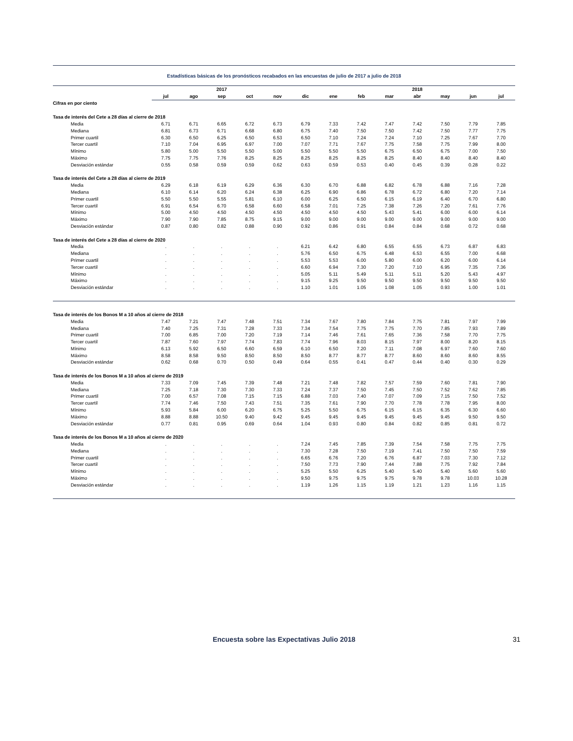Estadísticas básicas de los pronósticos recabados en las encuestas de julio de 2017 a julio de 2018
| | | | 2017 | | | | | | | 2018 | | | |
| --- | --- | --- | --- | --- | --- | --- | --- | --- | --- | --- | --- | --- | --- |
| | jul | ago | sep | oct | nov | dic | ene | feb | mar | abr | may | jun | jul |
| Cifras en por ciento | | | | | | | | | | | | | |
| Tasa de interés del Cete a 28 días al cierre de 2018 | | | | | | | | | | | | | |
| Media | 6.71 | 6.71 | 6.65 | 6.72 | 6.73 | 6.79 | 7.33 | 7.42 | 7.47 | 7.42 | 7.50 | 7.79 | 7.85 |
| Mediana | 6.81 | 6.73 | 6.71 | 6.68 | 6.80 | 6.75 | 7.40 | 7.50 | 7.50 | 7.42 | 7.50 | 7.77 | 7.75 |
| Primer cuartil | 6.30 | 6.50 | 6.25 | 6.50 | 6.53 | 6.50 | 7.10 | 7.24 | 7.24 | 7.10 | 7.25 | 7.67 | 7.70 |
| Tercer cuartil | 7.10 | 7.04 | 6.95 | 6.97 | 7.00 | 7.07 | 7.71 | 7.67 | 7.75 | 7.58 | 7.75 | 7.99 | 8.00 |
| Mínimo | 5.80 | 5.00 | 5.50 | 5.50 | 5.00 | 5.50 | 5.50 | 5.50 | 6.75 | 6.50 | 6.75 | 7.00 | 7.50 |
| Máximo | 7.75 | 7.75 | 7.76 | 8.25 | 8.25 | 8.25 | 8.25 | 8.25 | 8.25 | 8.40 | 8.40 | 8.40 | 8.40 |
| Desviación estándar | 0.55 | 0.58 | 0.59 | 0.59 | 0.62 | 0.63 | 0.59 | 0.53 | 0.40 | 0.45 | 0.39 | 0.28 | 0.22 |
| Tasa de interés del Cete a 28 días al cierre de 2019 | | | | | | | | | | | | | |
| Media | 6.29 | 6.18 | 6.19 | 6.29 | 6.36 | 6.30 | 6.70 | 6.88 | 6.82 | 6.78 | 6.88 | 7.16 | 7.28 |
| Mediana | 6.10 | 6.14 | 6.20 | 6.24 | 6.38 | 6.25 | 6.90 | 6.86 | 6.78 | 6.72 | 6.80 | 7.20 | 7.14 |
| Primer cuartil | 5.50 | 5.50 | 5.55 | 5.81 | 6.10 | 6.00 | 6.25 | 6.50 | 6.15 | 6.19 | 6.40 | 6.70 | 6.80 |
| Tercer cuartil | 6.91 | 6.54 | 6.70 | 6.58 | 6.60 | 6.58 | 7.01 | 7.25 | 7.38 | 7.26 | 7.20 | 7.61 | 7.76 |
| Mínimo | 5.00 | 4.50 | 4.50 | 4.50 | 4.50 | 4.50 | 4.50 | 4.50 | 5.43 | 5.41 | 6.00 | 6.00 | 6.14 |
| Máximo | 7.90 | 7.90 | 7.85 | 8.75 | 9.15 | 9.00 | 9.00 | 9.00 | 9.00 | 9.00 | 9.00 | 9.00 | 9.00 |
| Desviación estándar | 0.87 | 0.80 | 0.82 | 0.88 | 0.90 | 0.92 | 0.86 | 0.91 | 0.84 | 0.84 | 0.68 | 0.72 | 0.68 |
| Tasa de interés del Cete a 28 días al cierre de 2020 | | | | | | | | | | | | | |
| Media | . | . | . | . | . | 6.21 | 6.42 | 6.80 | 6.55 | 6.55 | 6.73 | 6.87 | 6.83 |
| Mediana | . | . | . | . | . | 5.76 | 6.50 | 6.75 | 6.48 | 6.53 | 6.55 | 7.00 | 6.68 |
| Primer cuartil | . | . | . | . | . | 5.53 | 5.53 | 6.00 | 5.80 | 6.00 | 6.20 | 6.00 | 6.14 |
| Tercer cuartil | . | . | . | . | . | 6.60 | 6.94 | 7.30 | 7.20 | 7.10 | 6.95 | 7.35 | 7.36 |
| Mínimo | . | . | . | . | . | 5.05 | 5.11 | 5.49 | 5.11 | 5.11 | 5.20 | 5.43 | 4.97 |
| Máximo | . | . | . | . | . | 9.15 | 9.25 | 9.50 | 9.50 | 9.50 | 9.50 | 9.50 | 9.50 |
| Desviación estándar | . | . | . | . | . | 1.10 | 1.01 | 1.05 | 1.08 | 1.05 | 0.93 | 1.00 | 1.01 |
| Tasa de interés de los Bonos M a 10 años al cierre de 2018 | | | | | | | | | | | | | |
| Media | 7.47 | 7.21 | 7.47 | 7.48 | 7.51 | 7.34 | 7.67 | 7.80 | 7.84 | 7.75 | 7.81 | 7.97 | 7.99 |
| Mediana | 7.40 | 7.25 | 7.31 | 7.28 | 7.33 | 7.34 | 7.54 | 7.75 | 7.75 | 7.70 | 7.85 | 7.93 | 7.89 |
| Primer cuartil | 7.00 | 6.85 | 7.00 | 7.20 | 7.19 | 7.14 | 7.46 | 7.61 | 7.65 | 7.36 | 7.58 | 7.70 | 7.75 |
| Tercer cuartil | 7.87 | 7.60 | 7.97 | 7.74 | 7.83 | 7.74 | 7.96 | 8.03 | 8.15 | 7.97 | 8.00 | 8.20 | 8.15 |
| Mínimo | 6.13 | 5.92 | 6.50 | 6.60 | 6.59 | 6.10 | 6.50 | 7.20 | 7.11 | 7.08 | 6.97 | 7.60 | 7.60 |
| Máximo | 8.58 | 8.58 | 9.50 | 8.50 | 8.50 | 8.50 | 8.77 | 8.77 | 8.77 | 8.60 | 8.60 | 8.60 | 8.55 |
| Desviación estándar | 0.62 | 0.68 | 0.70 | 0.50 | 0.49 | 0.64 | 0.55 | 0.41 | 0.47 | 0.44 | 0.40 | 0.30 | 0.29 |
| Tasa de interés de los Bonos M a 10 años al cierre de 2019 | | | | | | | | | | | | | |
| Media | 7.33 | 7.09 | 7.45 | 7.39 | 7.48 | 7.21 | 7.48 | 7.82 | 7.57 | 7.59 | 7.60 | 7.81 | 7.90 |
| Mediana | 7.25 | 7.18 | 7.30 | 7.30 | 7.33 | 7.24 | 7.37 | 7.50 | 7.45 | 7.50 | 7.52 | 7.62 | 7.85 |
| Primer cuartil | 7.00 | 6.57 | 7.08 | 7.15 | 7.15 | 6.88 | 7.03 | 7.40 | 7.07 | 7.09 | 7.15 | 7.50 | 7.52 |
| Tercer cuartil | 7.74 | 7.46 | 7.50 | 7.43 | 7.51 | 7.35 | 7.61 | 7.90 | 7.70 | 7.78 | 7.78 | 7.95 | 8.00 |
| Mínimo | 5.93 | 5.84 | 6.00 | 6.20 | 6.75 | 5.25 | 5.50 | 6.75 | 6.15 | 6.15 | 6.35 | 6.30 | 6.60 |
| Máximo | 8.88 | 8.88 | 10.50 | 9.40 | 9.42 | 9.45 | 9.45 | 9.45 | 9.45 | 9.45 | 9.45 | 9.50 | 9.50 |
| Desviación estándar | 0.77 | 0.81 | 0.95 | 0.69 | 0.64 | 1.04 | 0.93 | 0.80 | 0.84 | 0.82 | 0.85 | 0.81 | 0.72 |
| Tasa de interés de los Bonos M a 10 años al cierre de 2020 | | | | | | | | | | | | | |
| Media | . | . | . | . | . | 7.24 | 7.45 | 7.85 | 7.39 | 7.54 | 7.58 | 7.75 | 7.75 |
| Mediana | . | . | . | . | . | 7.30 | 7.28 | 7.50 | 7.19 | 7.41 | 7.50 | 7.50 | 7.59 |
| Primer cuartil | . | . | . | . | . | 6.65 | 6.76 | 7.20 | 6.76 | 6.87 | 7.03 | 7.30 | 7.12 |
| Tercer cuartil | . | . | . | . | . | 7.50 | 7.73 | 7.90 | 7.44 | 7.88 | 7.75 | 7.92 | 7.84 |
| Mínimo | . | . | . | . | . | 5.25 | 5.50 | 6.25 | 5.40 | 5.40 | 5.40 | 5.60 | 5.60 |
| Máximo | . | . | . | . | . | 9.50 | 9.75 | 9.75 | 9.75 | 9.78 | 9.78 | 10.03 | 10.28 |
| Desviación estándar | . | . | . | . | . | 1.19 | 1.26 | 1.15 | 1.19 | 1.21 | 1.23 | 1.16 | 1.15 |
Encuesta sobre las Expectativas Julio 2018 31